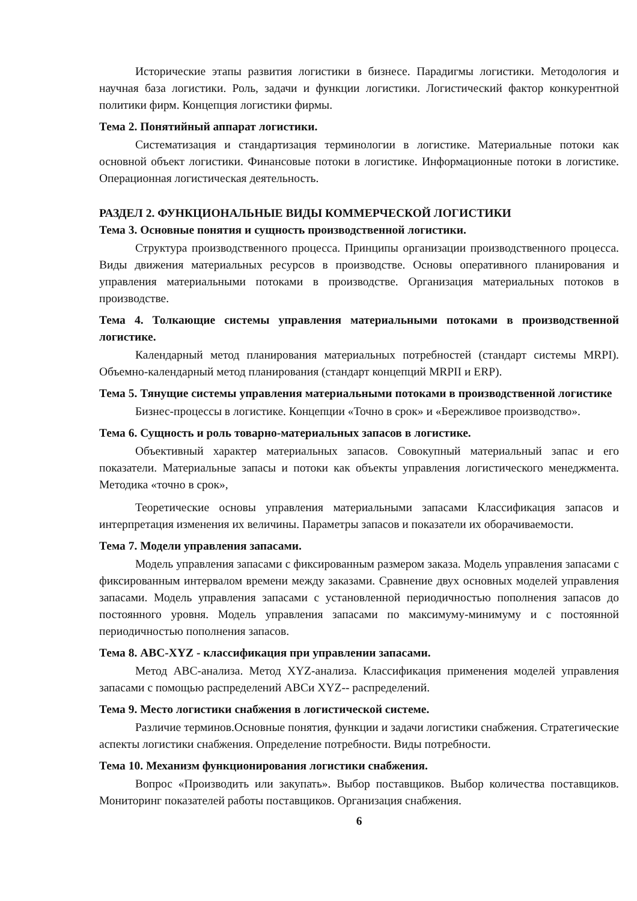Исторические этапы развития логистики в бизнесе. Парадигмы логистики. Методология и научная база логистики. Роль, задачи и функции логистики. Логистический фактор конкурентной политики фирм. Концепция логистики фирмы.
Тема 2. Понятийный аппарат логистики.
Систематизация и стандартизация терминологии в логистике. Материальные потоки как основной объект логистики. Финансовые потоки в логистике. Информационные потоки в логистике. Операционная логистическая деятельность.
РАЗДЕЛ 2. ФУНКЦИОНАЛЬНЫЕ ВИДЫ КОММЕРЧЕСКОЙ ЛОГИСТИКИ
Тема 3. Основные понятия и сущность производственной логистики.
Структура производственного процесса. Принципы организации производственного процесса. Виды движения материальных ресурсов в производстве. Основы оперативного планирования и управления материальными потоками в производстве. Организация материальных потоков в производстве.
Тема 4. Толкающие системы управления материальными потоками в производственной логистике.
Календарный метод планирования материальных потребностей (стандарт системы MRPI). Объемно-календарный метод планирования (стандарт концепций MRPII и ERP).
Тема 5. Тянущие системы управления материальными потоками в производственной логистике
Бизнес-процессы в логистике. Концепции «Точно в срок» и «Бережливое производство».
Тема 6. Сущность и роль товарно-материальных запасов в логистике.
Объективный характер материальных запасов. Совокупный материальный запас и его показатели. Материальные запасы и потоки как объекты управления логистического менеджмента. Методика «точно в срок»,
Теоретические основы управления материальными запасами Классификация запасов и интерпретация изменения их величины. Параметры запасов и показатели их оборачиваемости.
Тема 7. Модели управления запасами.
Модель управления запасами с фиксированным размером заказа. Модель управления запасами с фиксированным интервалом времени между заказами. Сравнение двух основных моделей управления запасами. Модель управления запасами с установленной периодичностью пополнения запасов до постоянного уровня. Модель управления запасами по максимуму-минимуму и с постоянной периодичностью пополнения запасов.
Тема 8. ABC-XYZ - классификация при управлении запасами.
Метод ABC-анализа. Метод XYZ-анализа. Классификация применения моделей управления запасами с помощью распределений ABCи XYZ-- распределений.
Тема 9. Место логистики снабжения в логистической системе.
Различие терминов.Основные понятия, функции и задачи логистики снабжения. Стратегические аспекты логистики снабжения. Определение потребности. Виды потребности.
Тема 10. Механизм функционирования логистики снабжения.
Вопрос «Производить или закупать». Выбор поставщиков. Выбор количества поставщиков. Мониторинг показателей работы поставщиков. Организация снабжения.
6